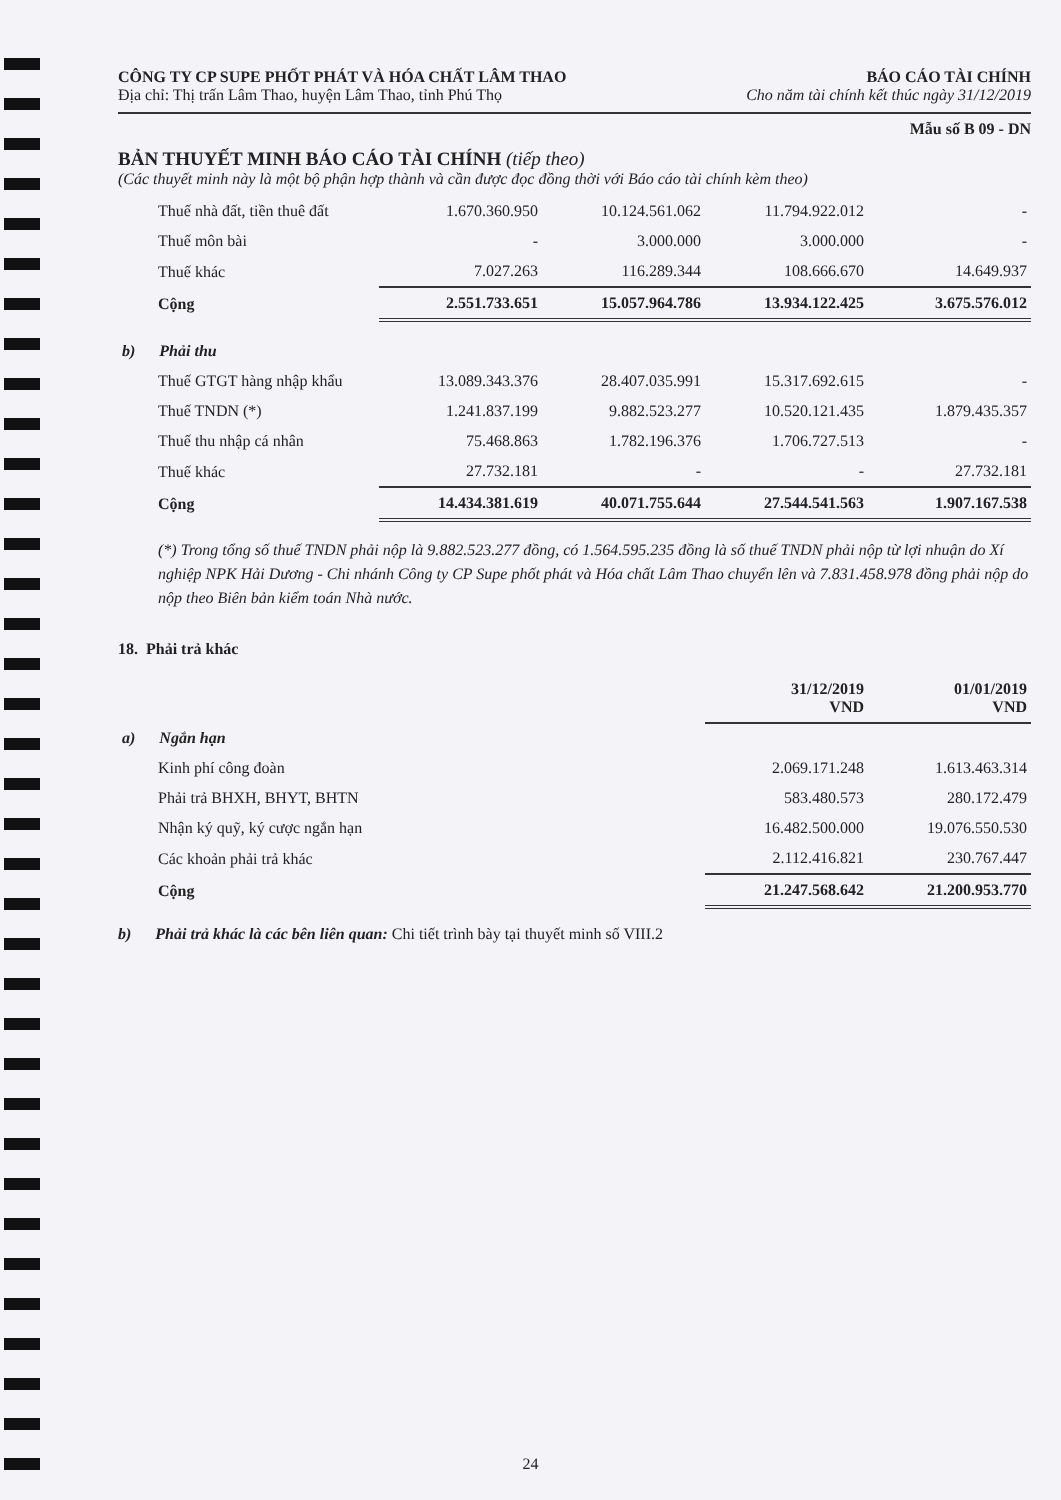CÔNG TY CP SUPE PHỐT PHÁT VÀ HÓA CHẤT LÂM THAO BÁO CÁO TÀI CHÍNH
Địa chỉ: Thị trấn Lâm Thao, huyện Lâm Thao, tỉnh Phú Thọ Cho năm tài chính kết thúc ngày 31/12/2019
Mẫu số B 09 - DN
BẢN THUYẾT MINH BÁO CÁO TÀI CHÍNH (tiếp theo)
(Các thuyết minh này là một bộ phận hợp thành và cần được đọc đồng thời với Báo cáo tài chính kèm theo)
| Thuế nhà đất, tiền thuê đất | 1.670.360.950 | 10.124.561.062 | 11.794.922.012 | - |
| Thuế môn bài | - | 3.000.000 | 3.000.000 | - |
| Thuế khác | 7.027.263 | 116.289.344 | 108.666.670 | 14.649.937 |
| Cộng | 2.551.733.651 | 15.057.964.786 | 13.934.122.425 | 3.675.576.012 |
| b) Phải thu | | | | |
| Thuế GTGT hàng nhập khẩu | 13.089.343.376 | 28.407.035.991 | 15.317.692.615 | - |
| Thuế TNDN (*) | 1.241.837.199 | 9.882.523.277 | 10.520.121.435 | 1.879.435.357 |
| Thuế thu nhập cá nhân | 75.468.863 | 1.782.196.376 | 1.706.727.513 | - |
| Thuế khác | 27.732.181 | - | - | 27.732.181 |
| Cộng | 14.434.381.619 | 40.071.755.644 | 27.544.541.563 | 1.907.167.538 |
(*) Trong tổng số thuế TNDN phải nộp là 9.882.523.277 đồng, có 1.564.595.235 đồng là số thuế TNDN phải nộp từ lợi nhuận do Xí nghiệp NPK Hải Dương - Chi nhánh Công ty CP Supe phốt phát và Hóa chất Lâm Thao chuyển lên và 7.831.458.978 đồng phải nộp do nộp theo Biên bản kiểm toán Nhà nước.
18. Phải trả khác
| | 31/12/2019 VND | 01/01/2019 VND |
| a) Ngắn hạn | | |
| Kinh phí công đoàn | 2.069.171.248 | 1.613.463.314 |
| Phải trả BHXH, BHYT, BHTN | 583.480.573 | 280.172.479 |
| Nhận ký quỹ, ký cược ngắn hạn | 16.482.500.000 | 19.076.550.530 |
| Các khoản phải trả khác | 2.112.416.821 | 230.767.447 |
| Cộng | 21.247.568.642 | 21.200.953.770 |
b) Phải trả khác là các bên liên quan: Chi tiết trình bày tại thuyết minh số VIII.2
24